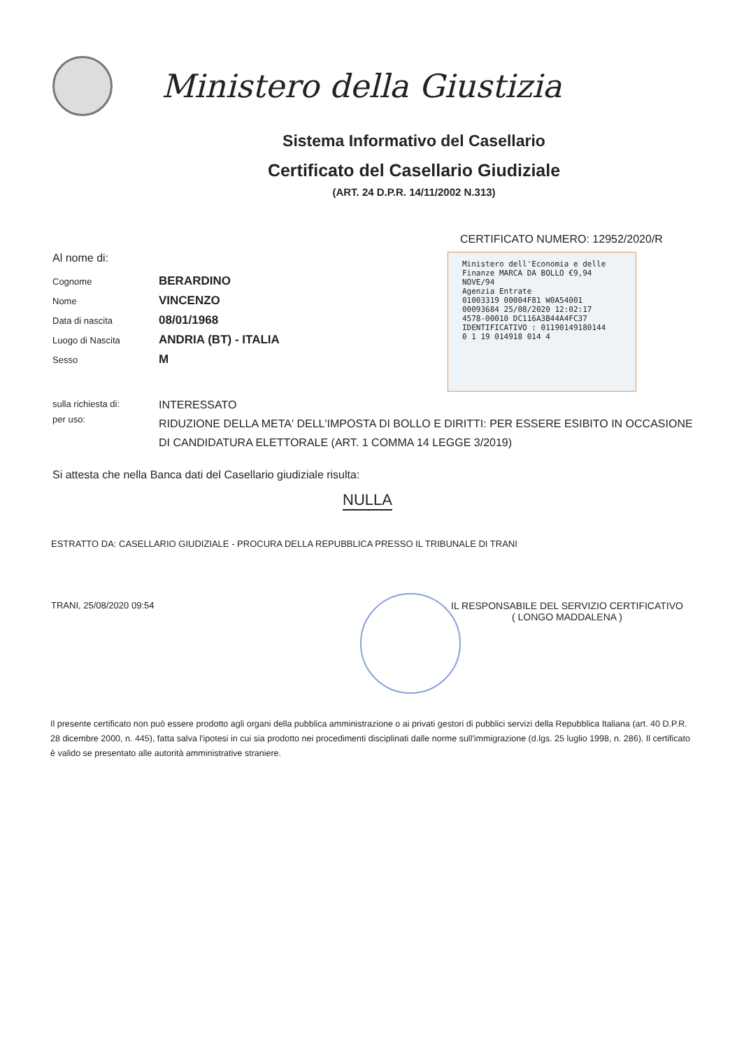Ministero della Giustizia
Sistema Informativo del Casellario
Certificato del Casellario Giudiziale
(ART. 24 D.P.R. 14/11/2002 N.313)
CERTIFICATO NUMERO: 12952/2020/R
Ministero dell'Economia e delle Finanze MARCA DA BOLLO €9,94 NOVE/94
Agenzia Entrate
01003319 00004F81 W0A54001
00093684 25/08/2020 12:02:17
4578-00010 DC116A3B44A4FC37
IDENTIFICATIVO : 01190149180144
0 1 19 014918 014 4
Al nome di:
| Cognome | BERARDINO |
| Nome | VINCENZO |
| Data di nascita | 08/01/1968 |
| Luogo di Nascita | ANDRIA (BT) - ITALIA |
| Sesso | M |
| sulla richiesta di: | INTERESSATO |
| per uso: | RIDUZIONE DELLA META' DELL'IMPOSTA DI BOLLO E DIRITTI: PER ESSERE ESIBITO IN OCCASIONE DI CANDIDATURA ELETTORALE (ART. 1 COMMA 14 LEGGE 3/2019) |
Si attesta che nella Banca dati del Casellario giudiziale risulta:
NULLA
ESTRATTO DA: CASELLARIO GIUDIZIALE - PROCURA DELLA REPUBBLICA PRESSO IL TRIBUNALE DI TRANI
TRANI, 25/08/2020 09:54
IL RESPONSABILE DEL SERVIZIO CERTIFICATIVO
( LONGO MADDALENA )
Il presente certificato non può essere prodotto agli organi della pubblica amministrazione o ai privati gestori di pubblici servizi della Repubblica Italiana (art. 40 D.P.R. 28 dicembre 2000, n. 445), fatta salva l'ipotesi in cui sia prodotto nei procedimenti disciplinati dalle norme sull'immigrazione (d.lgs. 25 luglio 1998, n. 286). Il certificato è valido se presentato alle autorità amministrative straniere.